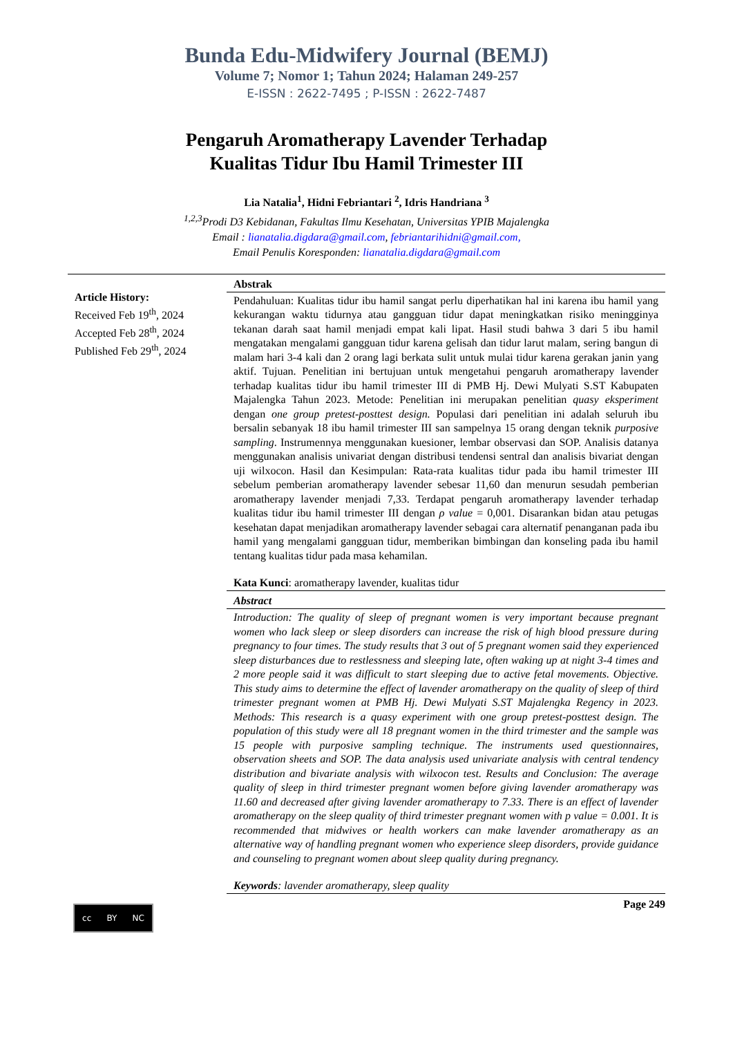Bunda Edu-Midwifery Journal (BEMJ)
Volume 7; Nomor 1; Tahun 2024; Halaman 249-257
E-ISSN : 2622-7495 ; P-ISSN : 2622-7487
Pengaruh Aromatherapy Lavender Terhadap
Kualitas Tidur Ibu Hamil Trimester III
Lia Natalia<sup>1</sup>, Hidni Febriantari <sup>2</sup>, Idris Handriana <sup>3</sup>
<sup>1,2,3</sup>Prodi D3 Kebidanan, Fakultas Ilmu Kesehatan, Universitas YPIB Majalengka
Email : lianatalia.digdara@gmail.com, febriantarihidni@gmail.com,
Email Penulis Koresponden: lianatalia.digdara@gmail.com
Article History:
Received Feb 19<sup>th</sup>, 2024
Accepted Feb 28<sup>th</sup>, 2024
Published Feb 29<sup>th</sup>, 2024
Abstrak
Pendahuluan: Kualitas tidur ibu hamil sangat perlu diperhatikan hal ini karena ibu hamil yang kekurangan waktu tidurnya atau gangguan tidur dapat meningkatkan risiko meningginya tekanan darah saat hamil menjadi empat kali lipat. Hasil studi bahwa 3 dari 5 ibu hamil mengatakan mengalami gangguan tidur karena gelisah dan tidur larut malam, sering bangun di malam hari 3-4 kali dan 2 orang lagi berkata sulit untuk mulai tidur karena gerakan janin yang aktif. Tujuan. Penelitian ini bertujuan untuk mengetahui pengaruh aromatherapy lavender terhadap kualitas tidur ibu hamil trimester III di PMB Hj. Dewi Mulyati S.ST Kabupaten Majalengka Tahun 2023. Metode: Penelitian ini merupakan penelitian quasy eksperiment dengan one group pretest-posttest design. Populasi dari penelitian ini adalah seluruh ibu bersalin sebanyak 18 ibu hamil trimester III san sampelnya 15 orang dengan teknik purposive sampling. Instrumennya menggunakan kuesioner, lembar observasi dan SOP. Analisis datanya menggunakan analisis univariat dengan distribusi tendensi sentral dan analisis bivariat dengan uji wilxocon. Hasil dan Kesimpulan: Rata-rata kualitas tidur pada ibu hamil trimester III sebelum pemberian aromatherapy lavender sebesar 11,60 dan menurun sesudah pemberian aromatherapy lavender menjadi 7,33. Terdapat pengaruh aromatherapy lavender terhadap kualitas tidur ibu hamil trimester III dengan ρ value = 0,001. Disarankan bidan atau petugas kesehatan dapat menjadikan aromatherapy lavender sebagai cara alternatif penanganan pada ibu hamil yang mengalami gangguan tidur, memberikan bimbingan dan konseling pada ibu hamil tentang kualitas tidur pada masa kehamilan.
Kata Kunci: aromatherapy lavender, kualitas tidur
Abstract
Introduction: The quality of sleep of pregnant women is very important because pregnant women who lack sleep or sleep disorders can increase the risk of high blood pressure during pregnancy to four times. The study results that 3 out of 5 pregnant women said they experienced sleep disturbances due to restlessness and sleeping late, often waking up at night 3-4 times and 2 more people said it was difficult to start sleeping due to active fetal movements. Objective. This study aims to determine the effect of lavender aromatherapy on the quality of sleep of third trimester pregnant women at PMB Hj. Dewi Mulyati S.ST Majalengka Regency in 2023. Methods: This research is a quasy experiment with one group pretest-posttest design. The population of this study were all 18 pregnant women in the third trimester and the sample was 15 people with purposive sampling technique. The instruments used questionnaires, observation sheets and SOP. The data analysis used univariate analysis with central tendency distribution and bivariate analysis with wilxocon test. Results and Conclusion: The average quality of sleep in third trimester pregnant women before giving lavender aromatherapy was 11.60 and decreased after giving lavender aromatherapy to 7.33. There is an effect of lavender aromatherapy on the sleep quality of third trimester pregnant women with p value = 0.001. It is recommended that midwives or health workers can make lavender aromatherapy as an alternative way of handling pregnant women who experience sleep disorders, provide guidance and counseling to pregnant women about sleep quality during pregnancy.
Keywords: lavender aromatherapy, sleep quality
cc BY NC
Page 249